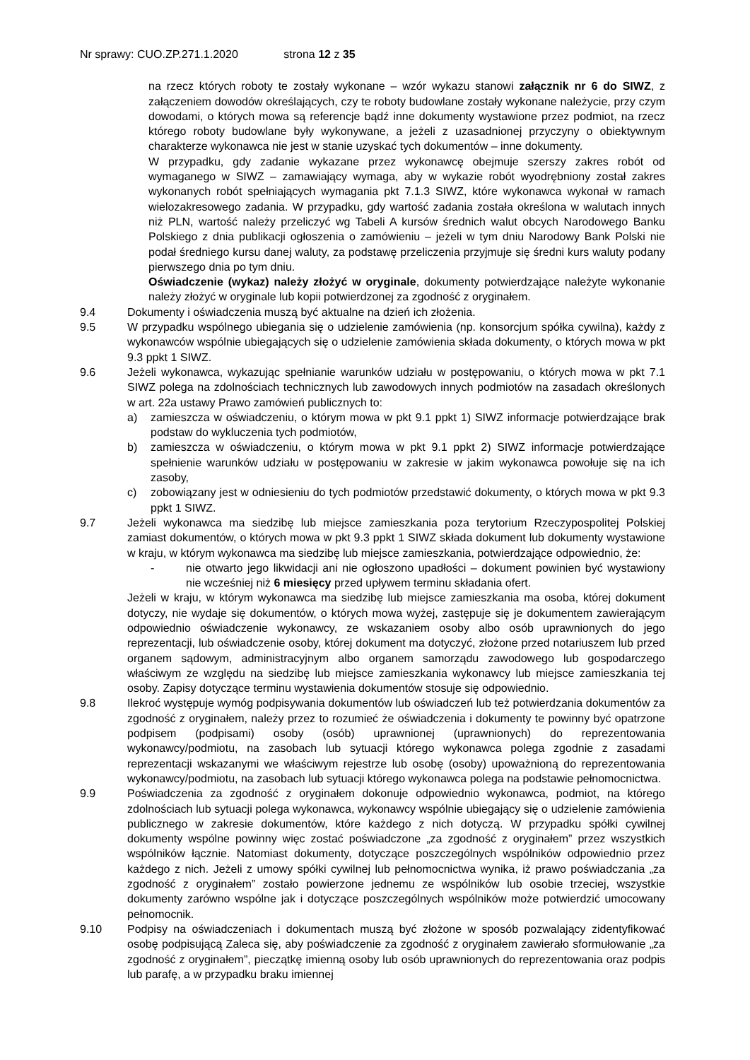Nr sprawy: CUO.ZP.271.1.2020 strona 12 z 35
na rzecz których roboty te zostały wykonane – wzór wykazu stanowi załącznik nr 6 do SIWZ, z załączeniem dowodów określających, czy te roboty budowlane zostały wykonane należycie, przy czym dowodami, o których mowa są referencje bądź inne dokumenty wystawione przez podmiot, na rzecz którego roboty budowlane były wykonywane, a jeżeli z uzasadnionej przyczyny o obiektywnym charakterze wykonawca nie jest w stanie uzyskać tych dokumentów – inne dokumenty.
W przypadku, gdy zadanie wykazane przez wykonawcę obejmuje szerszy zakres robót od wymaganego w SIWZ – zamawiający wymaga, aby w wykazie robót wyodrębniony został zakres wykonanych robót spełniających wymagania pkt 7.1.3 SIWZ, które wykonawca wykonał w ramach wielozakresowego zadania. W przypadku, gdy wartość zadania została określona w walutach innych niż PLN, wartość należy przeliczyć wg Tabeli A kursów średnich walut obcych Narodowego Banku Polskiego z dnia publikacji ogłoszenia o zamówieniu – jeżeli w tym dniu Narodowy Bank Polski nie podał średniego kursu danej waluty, za podstawę przeliczenia przyjmuje się średni kurs waluty podany pierwszego dnia po tym dniu.
Oświadczenie (wykaz) należy złożyć w oryginale, dokumenty potwierdzające należyte wykonanie należy złożyć w oryginale lub kopii potwierdzonej za zgodność z oryginałem.
9.4 Dokumenty i oświadczenia muszą być aktualne na dzień ich złożenia.
9.5 W przypadku wspólnego ubiegania się o udzielenie zamówienia (np. konsorcjum spółka cywilna), każdy z wykonawców wspólnie ubiegających się o udzielenie zamówienia składa dokumenty, o których mowa w pkt 9.3 ppkt 1 SIWZ.
9.6 Jeżeli wykonawca, wykazując spełnianie warunków udziału w postępowaniu, o których mowa w pkt 7.1 SIWZ polega na zdolnościach technicznych lub zawodowych innych podmiotów na zasadach określonych w art. 22a ustawy Prawo zamówień publicznych to:
a) zamieszcza w oświadczeniu, o którym mowa w pkt 9.1 ppkt 1) SIWZ informacje potwierdzające brak podstaw do wykluczenia tych podmiotów,
b) zamieszcza w oświadczeniu, o którym mowa w pkt 9.1 ppkt 2) SIWZ informacje potwierdzające spełnienie warunków udziału w postępowaniu w zakresie w jakim wykonawca powołuje się na ich zasoby,
c) zobowiązany jest w odniesieniu do tych podmiotów przedstawić dokumenty, o których mowa w pkt 9.3 ppkt 1 SIWZ.
9.7 Jeżeli wykonawca ma siedzibę lub miejsce zamieszkania poza terytorium Rzeczypospolitej Polskiej zamiast dokumentów, o których mowa w pkt 9.3 ppkt 1 SIWZ składa dokument lub dokumenty wystawione w kraju, w którym wykonawca ma siedzibę lub miejsce zamieszkania, potwierdzające odpowiednio, że:
- nie otwarto jego likwidacji ani nie ogłoszono upadłości – dokument powinien być wystawiony nie wcześniej niż 6 miesięcy przed upływem terminu składania ofert.
Jeżeli w kraju, w którym wykonawca ma siedzibę lub miejsce zamieszkania ma osoba, której dokument dotyczy, nie wydaje się dokumentów, o których mowa wyżej, zastępuje się je dokumentem zawierającym odpowiednio oświadczenie wykonawcy, ze wskazaniem osoby albo osób uprawnionych do jego reprezentacji, lub oświadczenie osoby, której dokument ma dotyczyć, złożone przed notariuszem lub przed organem sądowym, administracyjnym albo organem samorządu zawodowego lub gospodarczego właściwym ze względu na siedzibę lub miejsce zamieszkania wykonawcy lub miejsce zamieszkania tej osoby. Zapisy dotyczące terminu wystawienia dokumentów stosuje się odpowiednio.
9.8 Ilekroć występuje wymóg podpisywania dokumentów lub oświadczeń lub też potwierdzania dokumentów za zgodność z oryginałem, należy przez to rozumieć że oświadczenia i dokumenty te powinny być opatrzone podpisem (podpisami) osoby (osób) uprawnionej (uprawnionych) do reprezentowania wykonawcy/podmiotu, na zasobach lub sytuacji którego wykonawca polega zgodnie z zasadami reprezentacji wskazanymi we właściwym rejestrze lub osobę (osoby) upoważnioną do reprezentowania wykonawcy/podmiotu, na zasobach lub sytuacji którego wykonawca polega na podstawie pełnomocnictwa.
9.9 Poświadczenia za zgodność z oryginałem dokonuje odpowiednio wykonawca, podmiot, na którego zdolnościach lub sytuacji polega wykonawca, wykonawcy wspólnie ubiegający się o udzielenie zamówienia publicznego w zakresie dokumentów, które każdego z nich dotyczą. W przypadku spółki cywilnej dokumenty wspólne powinny więc zostać poświadczone „za zgodność z oryginałem” przez wszystkich wspólników łącznie. Natomiast dokumenty, dotyczące poszczególnych wspólników odpowiednio przez każdego z nich. Jeżeli z umowy spółki cywilnej lub pełnomocnictwa wynika, iż prawo poświadczania „za zgodność z oryginałem” zostało powierzone jednemu ze wspólników lub osobie trzeciej, wszystkie dokumenty zarówno wspólne jak i dotyczące poszczególnych wspólników może potwierdzić umocowany pełnomocnik.
9.10 Podpisy na oświadczeniach i dokumentach muszą być złożone w sposób pozwalający zidentyfikować osobę podpisującą Zaleca się, aby poświadczenie za zgodność z oryginałem zawierało sformułowanie „za zgodność z oryginałem”, pieczątkę imienną osoby lub osób uprawnionych do reprezentowania oraz podpis lub parafę, a w przypadku braku imiennej